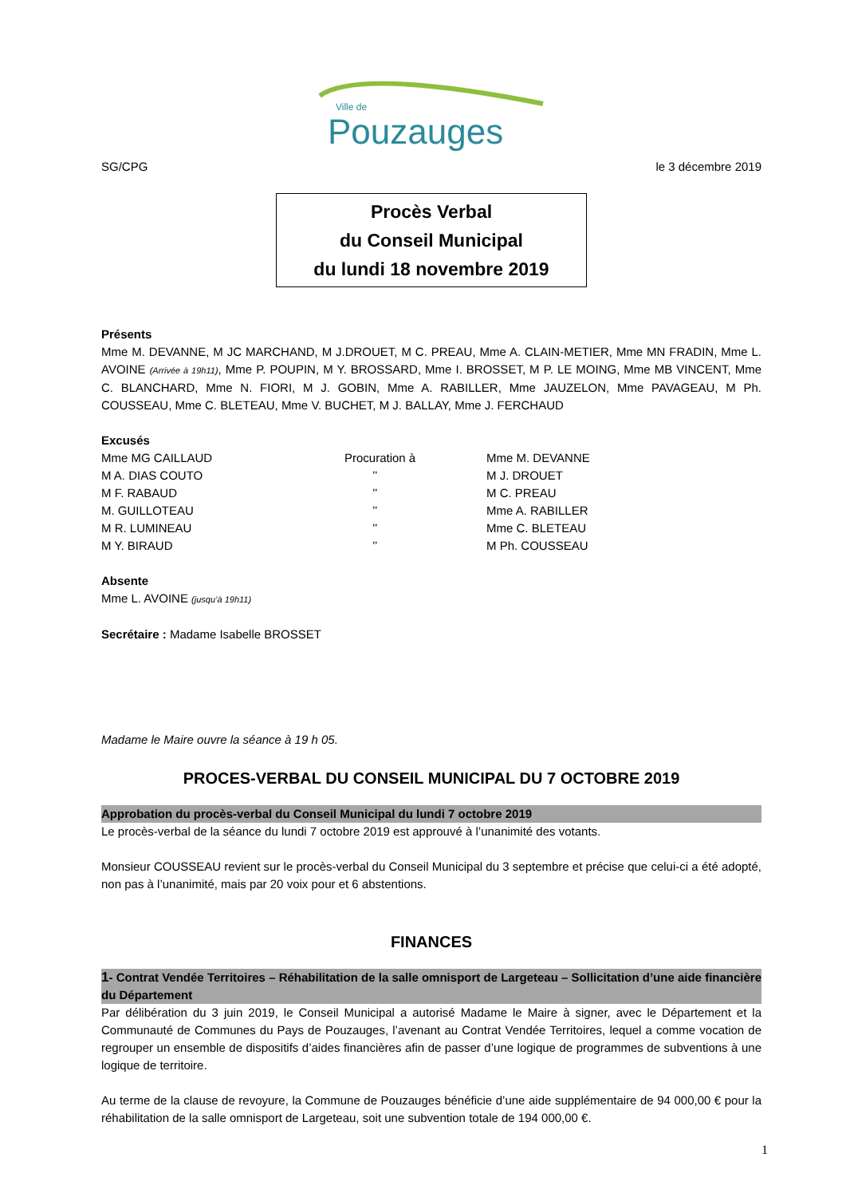Ville de
Pouzauges
SG/CPG le 3 décembre 2019
Procès Verbal
du Conseil Municipal
du lundi 18 novembre 2019
Présents
Mme M. DEVANNE, M JC MARCHAND, M J.DROUET, M C. PREAU, Mme A. CLAIN-METIER, Mme MN FRADIN, Mme L. AVOINE (Arrivée à 19h11), Mme P. POUPIN, M Y. BROSSARD, Mme I. BROSSET, M P. LE MOING, Mme MB VINCENT, Mme C. BLANCHARD, Mme N. FIORI, M J. GOBIN, Mme A. RABILLER, Mme JAUZELON, Mme PAVAGEAU, M Ph. COUSSEAU, Mme C. BLETEAU, Mme V. BUCHET, M J. BALLAY, Mme J. FERCHAUD
Excusés
| Mme MG CAILLAUD | Procuration à | Mme M. DEVANNE |
| M A. DIAS COUTO | ’’ | M J. DROUET |
| M F. RABAUD | ’’ | M C. PREAU |
| M. GUILLOTEAU | ’’ | Mme A. RABILLER |
| M R. LUMINEAU | ’’ | Mme C. BLETEAU |
| M Y. BIRAUD | ’’ | M Ph. COUSSEAU |
Absente
Mme L. AVOINE (jusqu’à 19h11)
Secrétaire : Madame Isabelle BROSSET
Madame le Maire ouvre la séance à 19 h 05.
PROCES-VERBAL DU CONSEIL MUNICIPAL DU 7 OCTOBRE 2019
Approbation du procès-verbal du Conseil Municipal du lundi 7 octobre 2019
Le procès-verbal de la séance du lundi 7 octobre 2019 est approuvé à l’unanimité des votants.
Monsieur COUSSEAU revient sur le procès-verbal du Conseil Municipal du 3 septembre et précise que celui-ci a été adopté, non pas à l’unanimité, mais par 20 voix pour et 6 abstentions.
FINANCES
1- Contrat Vendée Territoires – Réhabilitation de la salle omnisport de Largeteau – Sollicitation d’une aide financière du Département
Par délibération du 3 juin 2019, le Conseil Municipal a autorisé Madame le Maire à signer, avec le Département et la Communauté de Communes du Pays de Pouzauges, l’avenant au Contrat Vendée Territoires, lequel a comme vocation de regrouper un ensemble de dispositifs d’aides financières afin de passer d’une logique de programmes de subventions à une logique de territoire.
Au terme de la clause de revoyure, la Commune de Pouzauges bénéficie d’une aide supplémentaire de 94 000,00 € pour la réhabilitation de la salle omnisport de Largeteau, soit une subvention totale de 194 000,00 €.
1